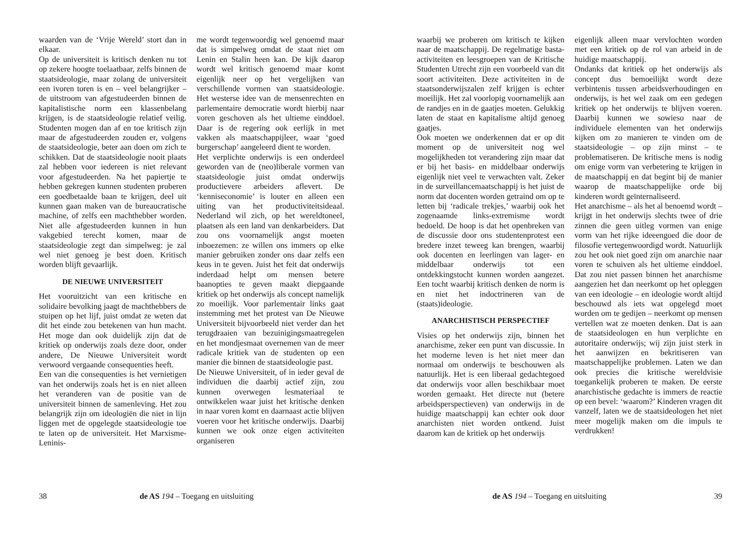waarden van de ‘Vrije Wereld’ stort dan in elkaar.
Op de universiteit is kritisch denken nu tot op zekere hoogte toelaatbaar, zelfs binnen de staatsideologie, maar zolang de universiteit een ivoren toren is en – veel belangrijker – de uitstroom van afgestudeerden binnen de kapitalistische norm een klassenbelang krijgen, is de staatsideologie relatief veilig. Studenten mogen dan af en toe kritisch zijn maar de afgestudeerden zouden er, volgens de staatsideologie, beter aan doen om zich te schikken. Dat de staatsideologie nooit plaats zal hebben voor iedereen is niet relevant voor afgestudeerden. Na het papiertje te hebben gekregen kunnen studenten proberen een goedbetaalde baan te krijgen, deel uit kunnen gaan maken van de bureaucratische machine, of zelfs een machthebber worden. Niet alle afgestudeerden kunnen in hun vakgebied terecht komen, maar de staatsideologie zegt dan simpelweg: je zal wel niet genoeg je best doen. Kritisch worden blijft gevaarlijk.
DE NIEUWE UNIVERSITEIT
Het vooruitzicht van een kritische en solidaire bevolking jaagt de machthebbers de stuipen op het lijf, juist omdat ze weten dat dit het einde zou betekenen van hun macht. Het moge dan ook duidelijk zijn dat de kritiek op onderwijs zoals deze door, onder andere, De Nieuwe Universiteit wordt verwoord vergaande consequenties heeft.
Een van die consequenties is het vernietigen van het onderwijs zoals het is en niet alleen het veranderen van de positie van de universiteit binnen de samenleving. Het zou belangrijk zijn om ideologiën die niet in lijn liggen met de opgelegde staatsideologie toe te laten op de universiteit. Het Marxisme-Leninis-
me wordt tegenwoordig wel genoemd maar dat is simpelweg omdat de staat niet om Lenin en Stalin heen kan. De kijk daarop wordt wel kritisch genoemd maar komt eigenlijk neer op het vergelijken van verschillende vormen van staatsideologie. Het westerse idee van de mensenrechten en parlementaire democratie wordt hierbij naar voren geschoven als het ultieme einddoel. Daar is de regering ook eerlijk in met vakken als maatschappijleer, waar ‘goed burgerschap’ aangeleerd dient te worden.
Het verplichte onderwijs is een onderdeel geworden van de (neo)liberale vormen van staatsideologie juist omdat onderwijs productievere arbeiders aflevert. De ‘kenniseconomie’ is louter en alleen een uiting van het productiviteitsideaal. Nederland wil zich, op het wereldtoneel, plaatsen als een land van denkarbeiders. Dat zou ons voornamelijk angst moeten inboezemen: ze willen ons immers op elke manier gebruiken zonder ons daar zelfs een keus in te geven. Juist het feit dat onderwijs inderdaad helpt om mensen betere baanopties te geven maakt diepgaande kritiek op het onderwijs als concept namelijk zo moeilijk. Voor parlementair links gaat instemming met het protest van De Nieuwe Universiteit bijvoorbeeld niet verder dan het terugdraaien van bezuinigingsmaatregelen en het mondjesmaat overnemen van de meer radicale kritiek van de studenten op een manier die binnen de staatsideologie past.
De Nieuwe Universiteit, of in ieder geval de individuen die daarbij actief zijn, zou kunnen overwegen lesmateriaal te ontwikkelen waar juist het kritische denken in naar voren komt en daarnaast actie blijven voeren voor het kritische onderwijs. Daarbij kunnen we ook onze eigen activiteiten organiseren
38 de AS 194 – Toegang en uitsluiting
waarbij we proberen om kritisch te kijken naar de maatschappij. De regelmatige basta-activiteiten en leesgroepen van de Kritische Studenten Utrecht zijn een voorbeeld van dit soort activiteiten. Deze activiteiten in de staatsonderwijszalen zelf krijgen is echter moeilijk. Het zal voorlopig voornamelijk aan de randjes en in de gaatjes moeten. Gelukkig laten de staat en kapitalisme altijd genoeg gaatjes.
Ook moeten we onderkennen dat er op dit moment op de universiteit nog wel mogelijkheden tot verandering zijn maar dat er bij het basis- en middelbaar onderwijs eigenlijk niet veel te verwachten valt. Zeker in de surveillancemaatschappij is het juist de norm dat docenten worden getraind om op te letten bij ‘radicale trekjes,’ waarbij ook het zogenaamde links-extremisme wordt bedoeld. De hoop is dat het openbreken van de discussie door ons studentenprotest een bredere inzet teweeg kan brengen, waarbij ook docenten en leerlingen van lager- en middelbaar onderwijs tot een ontdekkingstocht kunnen worden aangezet. Een tocht waarbij kritisch denken de norm is en niet het indoctrineren van de (staats)ideologie.
ANARCHISTISCH PERSPECTIEF
Visies op het onderwijs zijn, binnen het anarchisme, zeker een punt van discussie. In het moderne leven is het niet meer dan normaal om onderwijs te beschouwen als natuurlijk. Het is een liberaal gedachtegoed dat onderwijs voor allen beschikbaar moet worden gemaakt. Het directe nut (betere arbeidsperspectieven) van onderwijs in de huidige maatschappij kan echter ook door anarchisten niet worden ontkend. Juist daarom kan de kritiek op het onderwijs
eigenlijk alleen maar vervlochten worden met een kritiek op de rol van arbeid in de huidige maatschappij.
Ondanks dat kritiek op het onderwijs als concept dus bemoeilijkt wordt deze verbintenis tussen arbeidsverhoudingen en onderwijs, is het wel zaak om een gedegen kritiek op het onderwijs te blijven voeren. Daarbij kunnen we sowieso naar de individuele elementen van het onderwijs kijken om zo manieren te vinden om de staatsideologie – op zijn minst – te problematiseren. De kritische mens is nodig om enige vorm van verbetering te krijgen in de maatschappij en dat begint bij de manier waarop de maatschappelijke orde bij kinderen wordt geïnternaliseerd.
Het anarchisme – als het al benoemd wordt – krijgt in het onderwijs slechts twee of drie zinnen die geen uitleg vormen van enige vorm van het rijke ideeengoed die door de filosofie vertegenwoordigd wordt. Natuurlijk zou het ook niet goed zijn om anarchie naar voren te schuiven als het ultieme einddoel. Dat zou niet passen binnen het anarchisme aangezien het dan neerkomt op het opleggen van een ideologie – en ideologie wordt altijd beschouwd als iets wat opgelegd moet worden om te gedijen – neerkomt op mensen vertellen wat ze moeten denken. Dat is aan de staatsideologen en hun verplichte en autoritaire onderwijs; wij zijn juist sterk in het aanwijzen en bekritiseren van maatschappelijke problemen. Laten we dan ook precies die kritische wereldvisie toegankelijk proberen te maken. De eerste anarchistische gedachte is immers de reactie op een bevel: ‘waarom?’ Kinderen vragen dit vanzelf, laten we de staatsideologen het niet meer mogelijk maken om die impuls te verdrukken!
de AS 194 – Toegang en uitsluiting 39